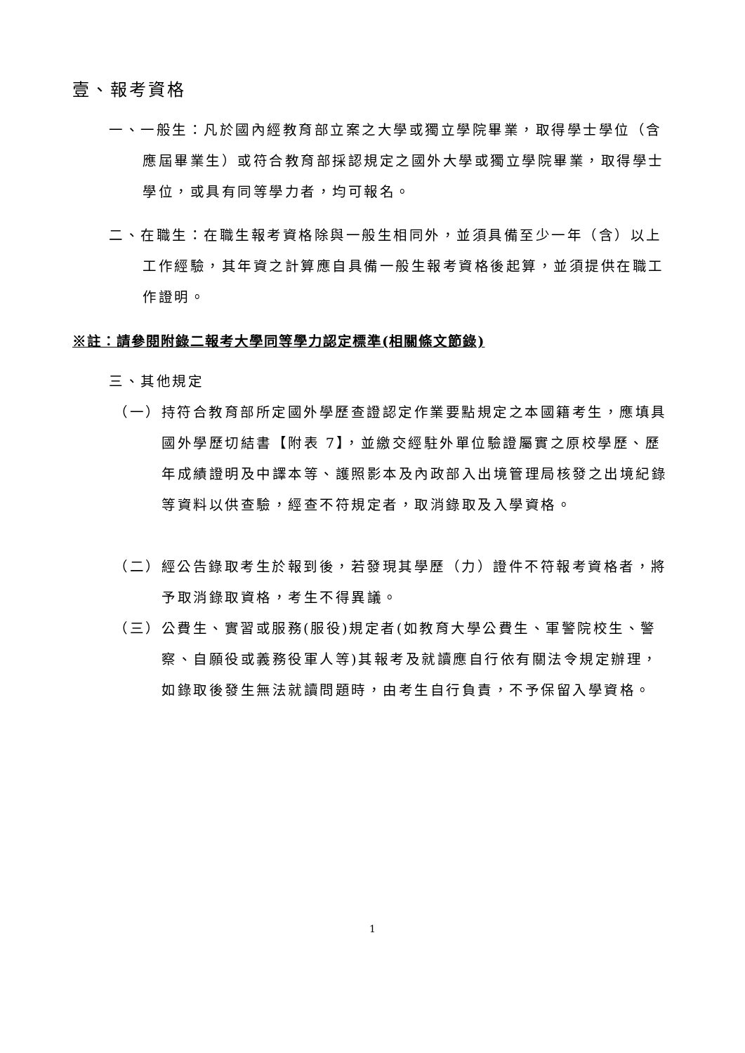壹、報考資格
一、一般生：凡於國內經教育部立案之大學或獨立學院畢業，取得學士學位（含應屆畢業生）或符合教育部採認規定之國外大學或獨立學院畢業，取得學士學位，或具有同等學力者，均可報名。
二、在職生：在職生報考資格除與一般生相同外，並須具備至少一年（含）以上工作經驗，其年資之計算應自具備一般生報考資格後起算，並須提供在職工作證明。
※註：請參閱附錄二報考大學同等學力認定標準(相關條文節錄)
三、其他規定
（一）持符合教育部所定國外學歷查證認定作業要點規定之本國籍考生，應填具國外學歷切結書【附表 7】，並繳交經駐外單位驗證屬實之原校學歷、歷年成績證明及中譯本等、護照影本及內政部入出境管理局核發之出境紀錄等資料以供查驗，經查不符規定者，取消錄取及入學資格。
（二）經公告錄取考生於報到後，若發現其學歷（力）證件不符報考資格者，將予取消錄取資格，考生不得異議。
（三）公費生、實習或服務(服役)規定者(如教育大學公費生、軍警院校生、警察、自願役或義務役軍人等)其報考及就讀應自行依有關法令規定辦理，如錄取後發生無法就讀問題時，由考生自行負責，不予保留入學資格。
1